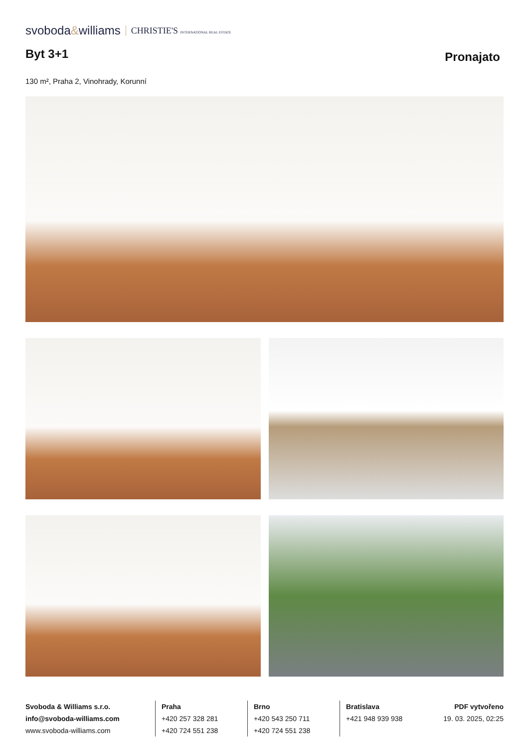svoboda&williams CHRISTIE'S INTERNATIONAL REAL ESTATE
Byt 3+1
Pronajato
130 m², Praha 2, Vinohrady, Korunní
Svoboda & Williams s.r.o.
info@svoboda-williams.com
www.svoboda-williams.com
Praha
+420 257 328 281
+420 724 551 238
Brno
+420 543 250 711
+420 724 551 238
Bratislava
+421 948 939 938
PDF vytvořeno
19. 03. 2025, 02:25